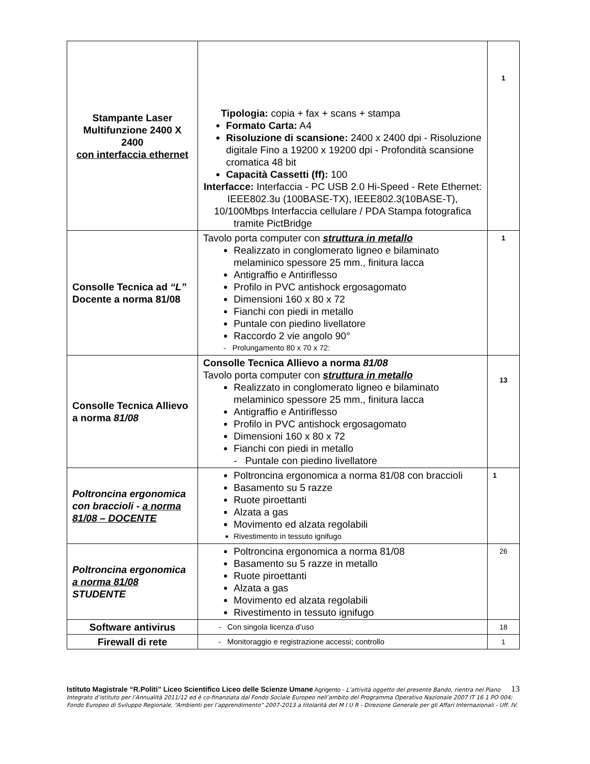| Stampante Laser Multifunzione 2400 X 2400 con interfaccia ethernet | Tipologia: copia + fax + scans + stampa Formato Carta: A4 Risoluzione di scansione: 2400 x 2400 dpi - Risoluzione digitale Fino a 19200 x 19200 dpi - Profondità scansione cromatica 48 bit Capacità Cassetti (ff): 100 Interfacce: Interfaccia - PC USB 2.0 Hi-Speed - Rete Ethernet: IEEE802.3u (100BASE-TX), IEEE802.3(10BASE-T), 10/100Mbps Interfaccia cellulare / PDA Stampa fotografica tramite PictBridge | 1 |
| Consolle Tecnica ad “L” Docente a norma 81/08 | Tavolo porta computer con struttura in metallo Realizzato in conglomerato ligneo e bilaminato melaminico spessore 25 mm., finitura lacca Antigraffio e Antiriflesso Profilo in PVC antishock ergosagomato Dimensioni 160 x 80 x 72 Fianchi con piedi in metallo Puntale con piedino livellatore Raccordo 2 vie angolo 90° - Prolungamento 80 x 70 x 72: | 1 |
| Consolle Tecnica Allievo a norma 81/08 | Consolle Tecnica Allievo a norma 81/08 Tavolo porta computer con struttura in metallo Realizzato in conglomerato ligneo e bilaminato melaminico spessore 25 mm., finitura lacca Antigraffio e Antiriflesso Profilo in PVC antishock ergosagomato Dimensioni 160 x 80 x 72 Fianchi con piedi in metallo - Puntale con piedino livellatore | 13 |
| Poltroncina ergonomica con braccioli - a norma 81/08 – DOCENTE | Poltroncina ergonomica a norma 81/08 con braccioli Basamento su 5 razze Ruote piroettanti Alzata a gas Movimento ed alzata regolabili Rivestimento in tessuto ignifugo | 1 |
| Poltroncina ergonomica a norma 81/08 STUDENTE | Poltroncina ergonomica a norma 81/08 Basamento su 5 razze in metallo Ruote piroettanti Alzata a gas Movimento ed alzata regolabili Rivestimento in tessuto ignifugo | 26 |
| Software antivirus | - Con singola licenza d’uso | 18 |
| Firewall di rete | - Monitoraggio e registrazione accessi; controllo | 1 |
13 Istituto Magistrale “R.Politi” Liceo Scientifico Liceo delle Scienze Umane Agrigento - L’attività oggetto del presente Bando, rientra nel Piano Integrato d’istituto per l’Annualità 2011/12 ed è co-finanziata dal Fondo Sociale Europeo nell’ambito del Programma Operativo Nazionale 2007 IT 16 1 PO 004; Fondo Europeo di Sviluppo Regionale, “Ambienti per l’apprendimento” 2007-2013 a titolarità del M I U R - Direzione Generale per gli Affari Internazionali - Uff. IV.